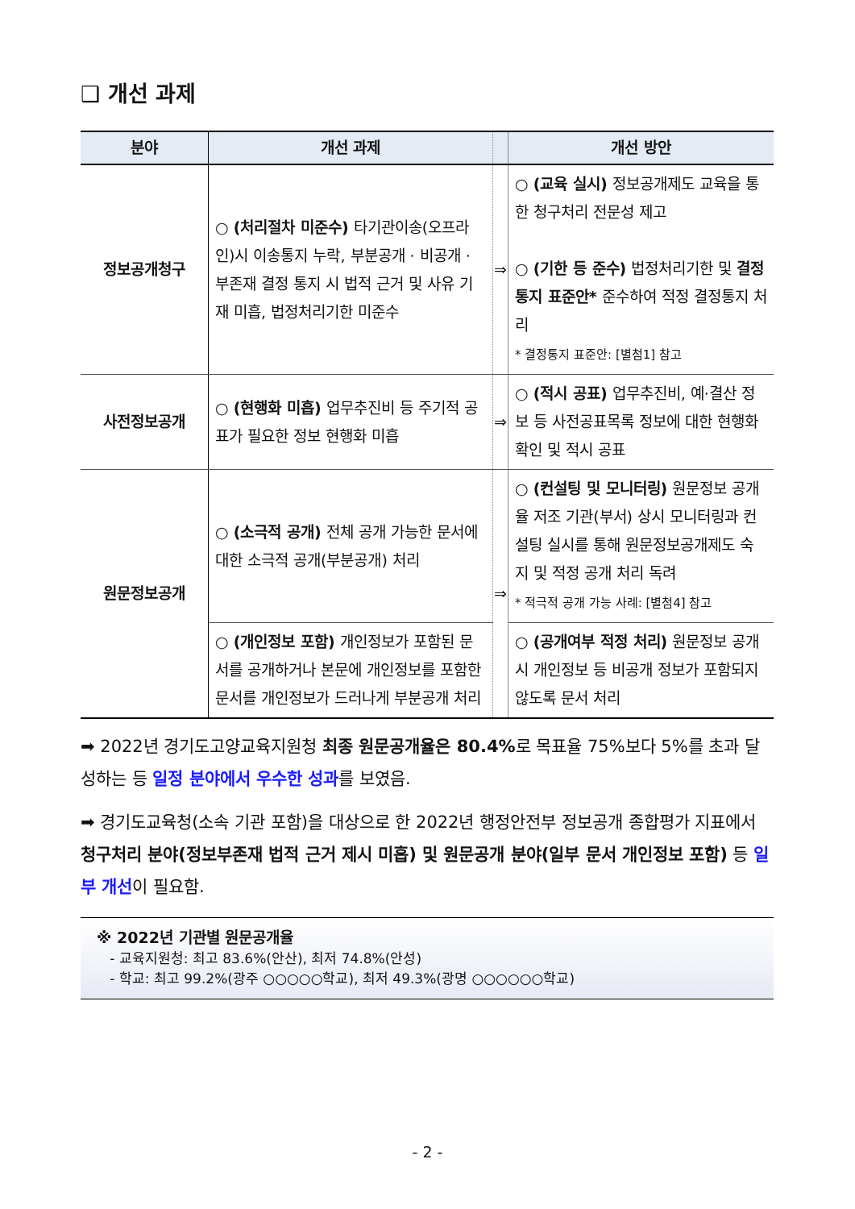❑ 개선 과제
| 분야 | 개선 과제 | | 개선 방안 |
| --- | --- | --- | --- |
| 정보공개청구 | ○ (처리절차 미준수) 타기관이송(오프라인)시 이송통지 누락, 부분공개 · 비공개 · 부존재 결정 통지 시 법적 근거 및 사유 기재 미흡, 법정처리기한 미준수 | ⇒ | ○ (교육 실시) 정보공개제도 교육을 통한 청구처리 전문성 제고 ○ (기한 등 준수) 법정처리기한 및 결정통지 표준안* 준수하여 적정 결정통지 처리 * 결정통지 표준안: [별첨1] 참고 |
| 사전정보공개 | ○ (현행화 미흡) 업무추진비 등 주기적 공표가 필요한 정보 현행화 미흡 | ⇒ | ○ (적시 공표) 업무추진비, 예·결산 정보 등 사전공표목록 정보에 대한 현행화 확인 및 적시 공표 |
| 원문정보공개 | ○ (소극적 공개) 전체 공개 가능한 문서에 대한 소극적 공개(부분공개) 처리 | ⇒ | ○ (컨설팅 및 모니터링) 원문정보 공개율 저조 기관(부서) 상시 모니터링과 컨설팅 실시를 통해 원문정보공개제도 숙지 및 적정 공개 처리 독려 * 적극적 공개 가능 사례: [별첨4] 참고 |
| | ○ (개인정보 포함) 개인정보가 포함된 문서를 공개하거나 본문에 개인정보를 포함한 문서를 개인정보가 드러나게 부분공개 처리 | | ○ (공개여부 적정 처리) 원문정보 공개시 개인정보 등 비공개 정보가 포함되지 않도록 문서 처리 |
➡ 2022년 경기도고양교육지원청 최종 원문공개율은 80.4% 로 목표율 75%보다 5%를 초과 달성하는 등 일정 분야에서 우수한 성과를 보였음.
➡ 경기도교육청(소속 기관 포함)을 대상으로 한 2022년 행정안전부 정보공개 종합평가 지표에서 청구처리 분야(정보부존재 법적 근거 제시 미흡) 및 원문공개 분야(일부 문서 개인정보 포함) 등 일부 개선이 필요함.
※ 2022년 기관별 원문공개율
- 교육지원청: 최고 83.6%(안산), 최저 74.8%(안성)
- 학교: 최고 99.2%(광주 ○○○○○학교), 최저 49.3%(광명 ○○○○○○학교)
- 2 -